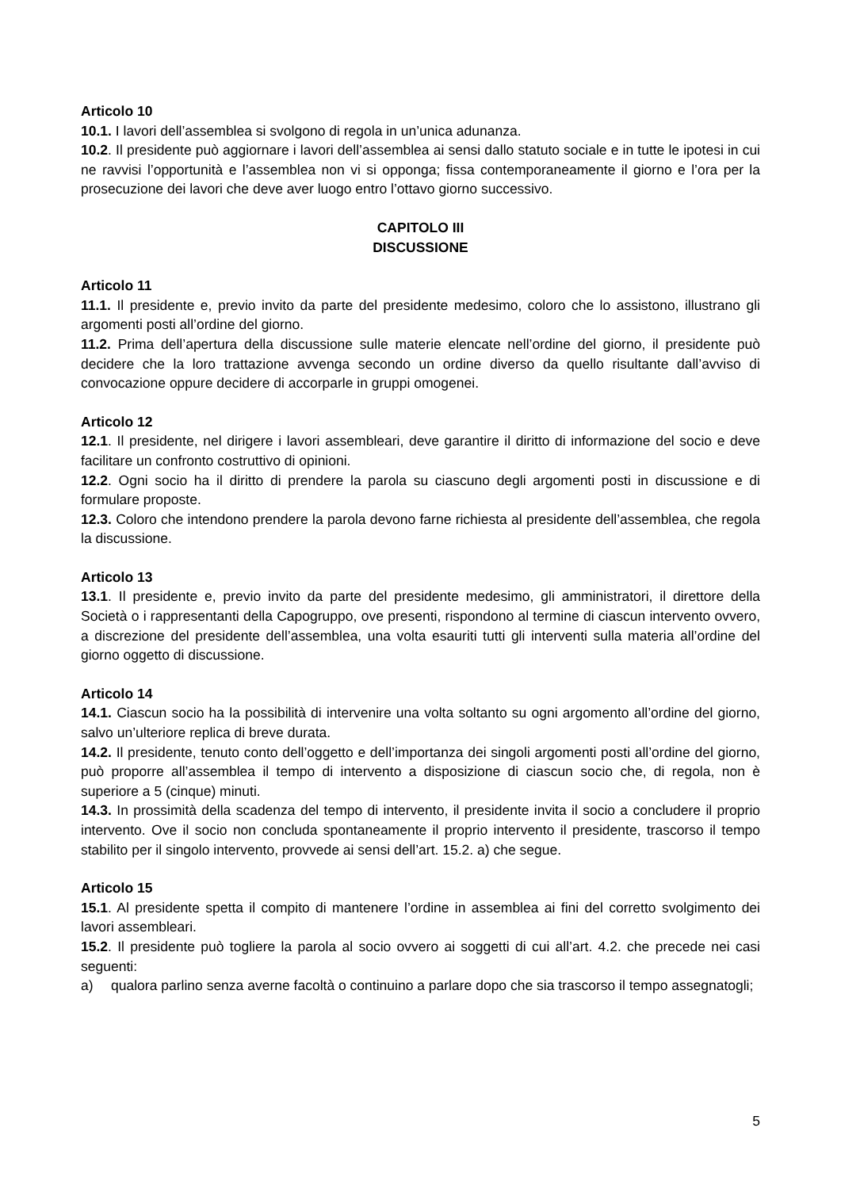Articolo 10
10.1. I lavori dell’assemblea si svolgono di regola in un’unica adunanza.
10.2. Il presidente può aggiornare i lavori dell’assemblea ai sensi dallo statuto sociale e in tutte le ipotesi in cui ne ravvisi l’opportunità e l’assemblea non vi si opponga; fissa contemporaneamente il giorno e l’ora per la prosecuzione dei lavori che deve aver luogo entro l’ottavo giorno successivo.
CAPITOLO III
DISCUSSIONE
Articolo 11
11.1. Il presidente e, previo invito da parte del presidente medesimo, coloro che lo assistono, illustrano gli argomenti posti all’ordine del giorno.
11.2. Prima dell’apertura della discussione sulle materie elencate nell’ordine del giorno, il presidente può decidere che la loro trattazione avvenga secondo un ordine diverso da quello risultante dall’avviso di convocazione oppure decidere di accorparle in gruppi omogenei.
Articolo 12
12.1. Il presidente, nel dirigere i lavori assembleari, deve garantire il diritto di informazione del socio e deve facilitare un confronto costruttivo di opinioni.
12.2. Ogni socio ha il diritto di prendere la parola su ciascuno degli argomenti posti in discussione e di formulare proposte.
12.3. Coloro che intendono prendere la parola devono farne richiesta al presidente dell’assemblea, che regola la discussione.
Articolo 13
13.1. Il presidente e, previo invito da parte del presidente medesimo, gli amministratori, il direttore della Società o i rappresentanti della Capogruppo, ove presenti, rispondono al termine di ciascun intervento ovvero, a discrezione del presidente dell’assemblea, una volta esauriti tutti gli interventi sulla materia all’ordine del giorno oggetto di discussione.
Articolo 14
14.1. Ciascun socio ha la possibilità di intervenire una volta soltanto su ogni argomento all’ordine del giorno, salvo un’ulteriore replica di breve durata.
14.2. Il presidente, tenuto conto dell’oggetto e dell’importanza dei singoli argomenti posti all’ordine del giorno, può proporre all’assemblea il tempo di intervento a disposizione di ciascun socio che, di regola, non è superiore a 5 (cinque) minuti.
14.3. In prossimità della scadenza del tempo di intervento, il presidente invita il socio a concludere il proprio intervento. Ove il socio non concluda spontaneamente il proprio intervento il presidente, trascorso il tempo stabilito per il singolo intervento, provvede ai sensi dell’art. 15.2. a) che segue.
Articolo 15
15.1. Al presidente spetta il compito di mantenere l’ordine in assemblea ai fini del corretto svolgimento dei lavori assembleari.
15.2. Il presidente può togliere la parola al socio ovvero ai soggetti di cui all’art. 4.2. che precede nei casi seguenti:
a) qualora parlino senza averne facoltà o continuino a parlare dopo che sia trascorso il tempo assegnatogli;
5